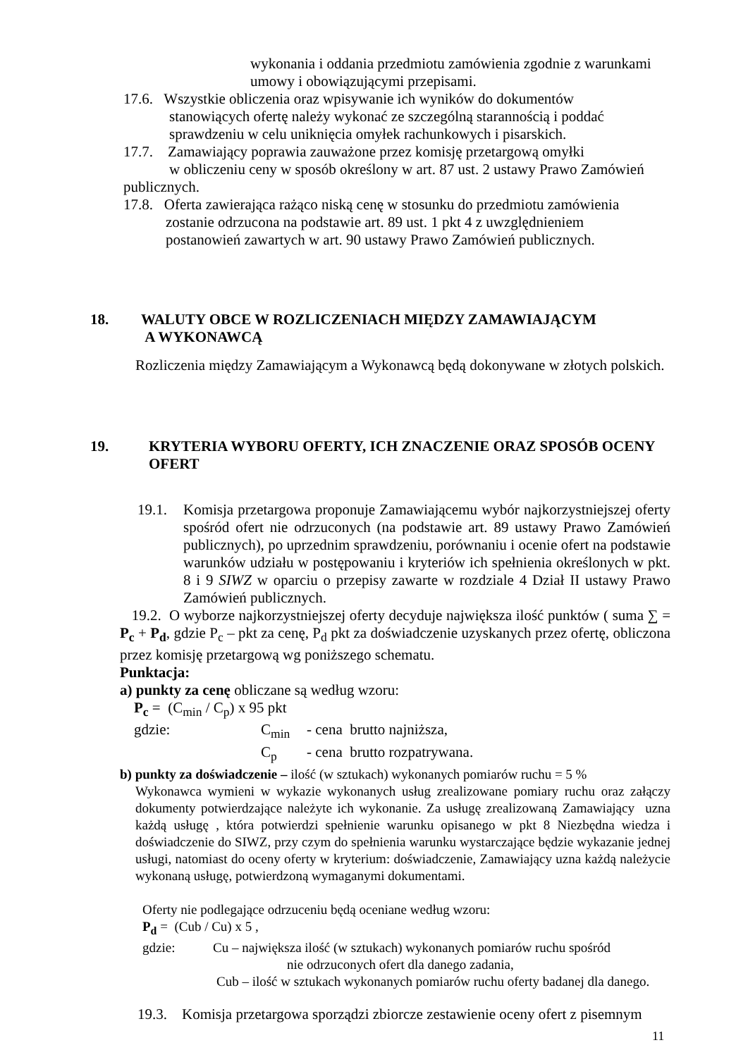wykonania i oddania przedmiotu zamówienia zgodnie z warunkami
umowy i obowiązującymi przepisami.
17.6. Wszystkie obliczenia oraz wpisywanie ich wyników do dokumentów
stanowiących ofertę należy wykonać ze szczególną starannością i poddać
sprawdzeniu w celu uniknięcia omyłek rachunkowych i pisarskich.
17.7. Zamawiający poprawia zauważone przez komisję przetargową omyłki
w obliczeniu ceny w sposób określony w art. 87 ust. 2 ustawy Prawo Zamówień
publicznych.
17.8. Oferta zawierająca rażąco niską cenę w stosunku do przedmiotu zamówienia
zostanie odrzucona na podstawie art. 89 ust. 1 pkt 4 z uwzględnieniem
postanowień zawartych w art. 90 ustawy Prawo Zamówień publicznych.
18. WALUTY OBCE W ROZLICZENIACH MIĘDZY ZAMAWIAJĄCYM
A WYKONAWCĄ
Rozliczenia między Zamawiającym a Wykonawcą będą dokonywane w złotych polskich.
19. KRYTERIA WYBORU OFERTY, ICH ZNACZENIE ORAZ SPOSÓB OCENY OFERT
19.1. Komisja przetargowa proponuje Zamawiającemu wybór najkorzystniejszej oferty spośród ofert nie odrzuconych (na podstawie art. 89 ustawy Prawo Zamówień publicznych), po uprzednim sprawdzeniu, porównaniu i ocenie ofert na podstawie warunków udziału w postępowaniu i kryteriów ich spełnienia określonych w pkt. 8 i 9 SIWZ w oparciu o przepisy zawarte w rozdziale 4 Dział II ustawy Prawo Zamówień publicznych.
19.2. O wyborze najkorzystniejszej oferty decyduje największa ilość punktów ( suma ∑ = P<sub>c</sub> + P<sub>d</sub>, gdzie P<sub>c</sub> – pkt za cenę, P<sub>d</sub> pkt za doświadczenie uzyskanych przez ofertę, obliczona przez komisję przetargową wg poniższego schematu.
Punktacja:
a) punkty za cenę obliczane są według wzoru:
P<sub>c</sub> = (C<sub>min</sub> / C<sub>p</sub>) x 95 pkt
gdzie: C<sub>min</sub> - cena brutto najniższa,
C<sub>p</sub> - cena brutto rozpatrywana.
b) punkty za doświadczenie – ilość (w sztukach) wykonanych pomiarów ruchu = 5 %
Wykonawca wymieni w wykazie wykonanych usług zrealizowane pomiary ruchu oraz załączy dokumenty potwierdzające należyte ich wykonanie. Za usługę zrealizowaną Zamawiający uzna każdą usługę , która potwierdzi spełnienie warunku opisanego w pkt 8 Niezbędna wiedza i doświadczenie do SIWZ, przy czym do spełnienia warunku wystarczające będzie wykazanie jednej usługi, natomiast do oceny oferty w kryterium: doświadczenie, Zamawiający uzna każdą należycie wykonaną usługę, potwierdzoną wymaganymi dokumentami.
Oferty nie podlegające odrzuceniu będą oceniane według wzoru:
P<sub>d</sub> = (Cub / Cu) x 5 ,
gdzie: Cu – największa ilość (w sztukach) wykonanych pomiarów ruchu spośród
nie odrzuconych ofert dla danego zadania,
Cub – ilość w sztukach wykonanych pomiarów ruchu oferty badanej dla danego.
19.3. Komisja przetargowa sporządzi zbiorcze zestawienie oceny ofert z pisemnym
11